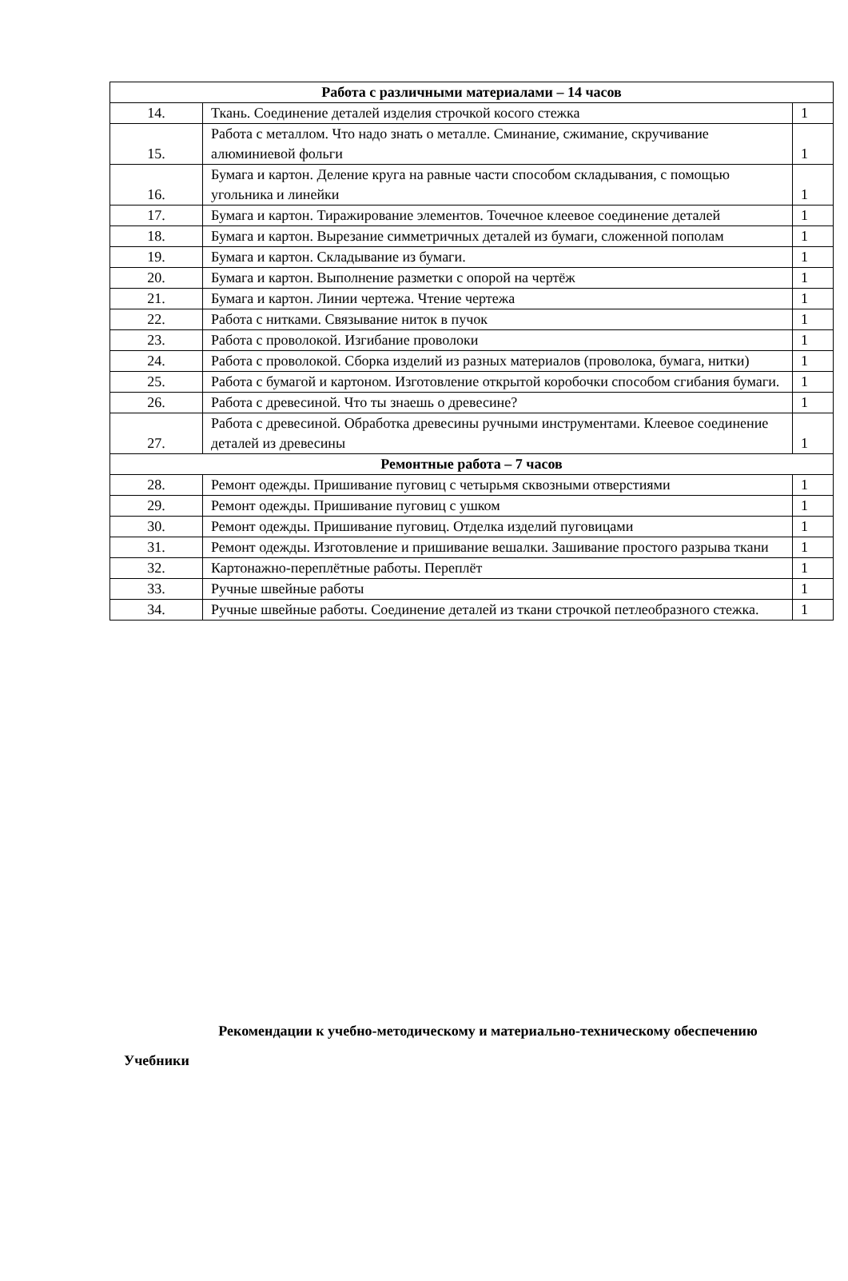| Работа с различными материалами – 14 часов | | |
| --- | --- | --- |
| 14. | Ткань. Соединение деталей изделия строчкой косого стежка | 1 |
| 15. | Работа с металлом. Что надо знать о металле. Сминание, сжимание, скручивание алюминиевой фольги | 1 |
| 16. | Бумага и картон. Деление круга на равные части способом складывания, с помощью угольника и линейки | 1 |
| 17. | Бумага и картон. Тиражирование элементов. Точечное клеевое соединение деталей | 1 |
| 18. | Бумага и картон. Вырезание симметричных деталей из бумаги, сложенной пополам | 1 |
| 19. | Бумага и картон. Складывание из бумаги. | 1 |
| 20. | Бумага и картон. Выполнение разметки с опорой на чертёж | 1 |
| 21. | Бумага и картон. Линии чертежа. Чтение чертежа | 1 |
| 22. | Работа с нитками. Связывание ниток в пучок | 1 |
| 23. | Работа с проволокой. Изгибание проволоки | 1 |
| 24. | Работа с проволокой. Сборка изделий из разных материалов (проволока, бумага, нитки) | 1 |
| 25. | Работа с бумагой и картоном. Изготовление открытой коробочки способом сгибания бумаги. | 1 |
| 26. | Работа с древесиной. Что ты знаешь о древесине? | 1 |
| 27. | Работа с древесиной. Обработка древесины ручными инструментами. Клеевое соединение деталей из древесины | 1 |
| Ремонтные работа – 7 часов | | |
| 28. | Ремонт одежды. Пришивание пуговиц с четырьмя сквозными отверстиями | 1 |
| 29. | Ремонт одежды. Пришивание пуговиц с ушком | 1 |
| 30. | Ремонт одежды. Пришивание пуговиц. Отделка изделий пуговицами | 1 |
| 31. | Ремонт одежды. Изготовление и пришивание вешалки. Зашивание простого разрыва ткани | 1 |
| 32. | Картонажно-переплётные работы. Переплёт | 1 |
| 33. | Ручные швейные работы | 1 |
| 34. | Ручные швейные работы. Соединение деталей из ткани строчкой петлеобразного стежка. | 1 |
Рекомендации к учебно-методическому и материально-техническому обеспечению
Учебники